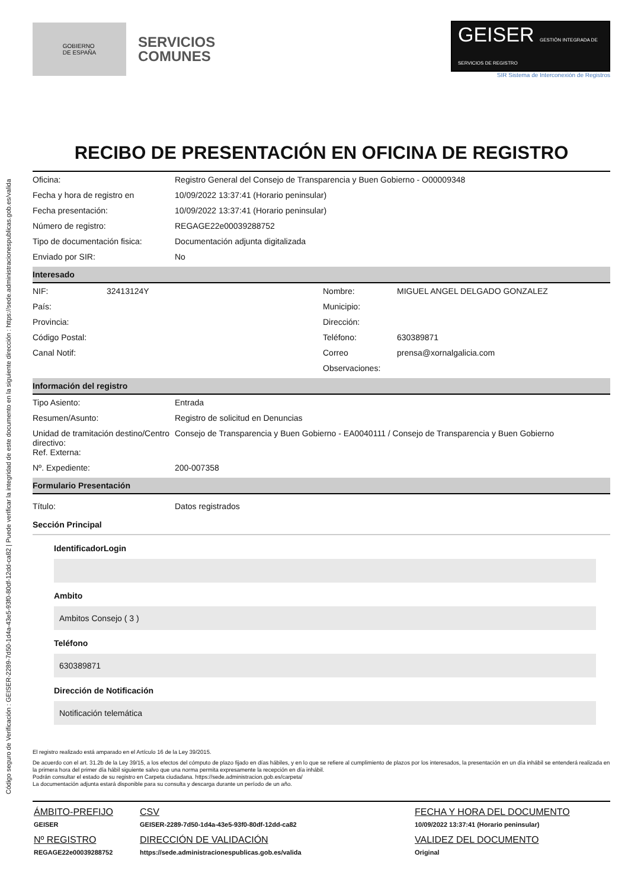Código seguro de Verificación : GEISER-2289-7d50-1d4a-43e5-93f0-80df-12dd-ca82 | Puede verificar la integridad de este documento en la siguiente dirección : https://sede.administracionespublicas.gob.es/valida
GOBIERNO
DE ESPAÑA
SERVICIOS
COMUNES
GEISER GESTIÓN INTEGRADA DE SERVICIOS DE REGISTRO
SIR Sistema de Interconexión de Registros
RECIBO DE PRESENTACIÓN EN OFICINA DE REGISTRO
| Oficina: | Registro General del Consejo de Transparencia y Buen Gobierno - O00009348 |
| Fecha y hora de registro en | 10/09/2022 13:37:41 (Horario peninsular) |
| Fecha presentación: | 10/09/2022 13:37:41 (Horario peninsular) |
| Número de registro: | REGAGE22e00039288752 |
| Tipo de documentación fisica: | Documentación adjunta digitalizada |
| Enviado por SIR: | No |
Interesado
| NIF: | 32413124Y | Nombre: | MIGUEL ANGEL DELGADO GONZALEZ |
| País: | | Municipio: | |
| Provincia: | | Dirección: | |
| Código Postal: | | Teléfono: | 630389871 |
| Canal Notif: | | Correo | prensa@xornalgalicia.com |
| | | Observaciones: | |
Información del registro
| Tipo Asiento: | Entrada |
| Resumen/Asunto: | Registro de solicitud en Denuncias |
| Unidad de tramitación destino/Centro directivo: Ref. Externa: | Consejo de Transparencia y Buen Gobierno - EA0040111 / Consejo de Transparencia y Buen Gobierno |
| Nº. Expediente: | 200-007358 |
Formulario Presentación
| Título: | Datos registrados |
Sección Principal
IdentificadorLogin
Ambito
Ambitos Consejo ( 3 )
Teléfono
630389871
Dirección de Notificación
Notificación telemática
El registro realizado está amparado en el Artículo 16 de la Ley 39/2015.
De acuerdo con el art. 31.2b de la Ley 39/15, a los efectos del cómputo de plazo fijado en días hábiles, y en lo que se refiere al cumplimiento de plazos por los interesados, la presentación en un día inhábil se entenderá realizada en la primera hora del primer día hábil siguiente salvo que una norma permita expresamente la recepción en día inhábil.
Podrán consultar el estado de su registro en Carpeta ciudadana. https://sede.administracion.gob.es/carpeta/
La documentación adjunta estará disponible para su consulta y descarga durante un período de un año.
| ÁMBITO-PREFIJO | CSV | FECHA Y HORA DEL DOCUMENTO |
| GEISER | GEISER-2289-7d50-1d4a-43e5-93f0-80df-12dd-ca82 | 10/09/2022 13:37:41 (Horario peninsular) |
| Nº REGISTRO | DIRECCIÓN DE VALIDACIÓN | VALIDEZ DEL DOCUMENTO |
| REGAGE22e00039288752 | https://sede.administracionespublicas.gob.es/valida | Original |